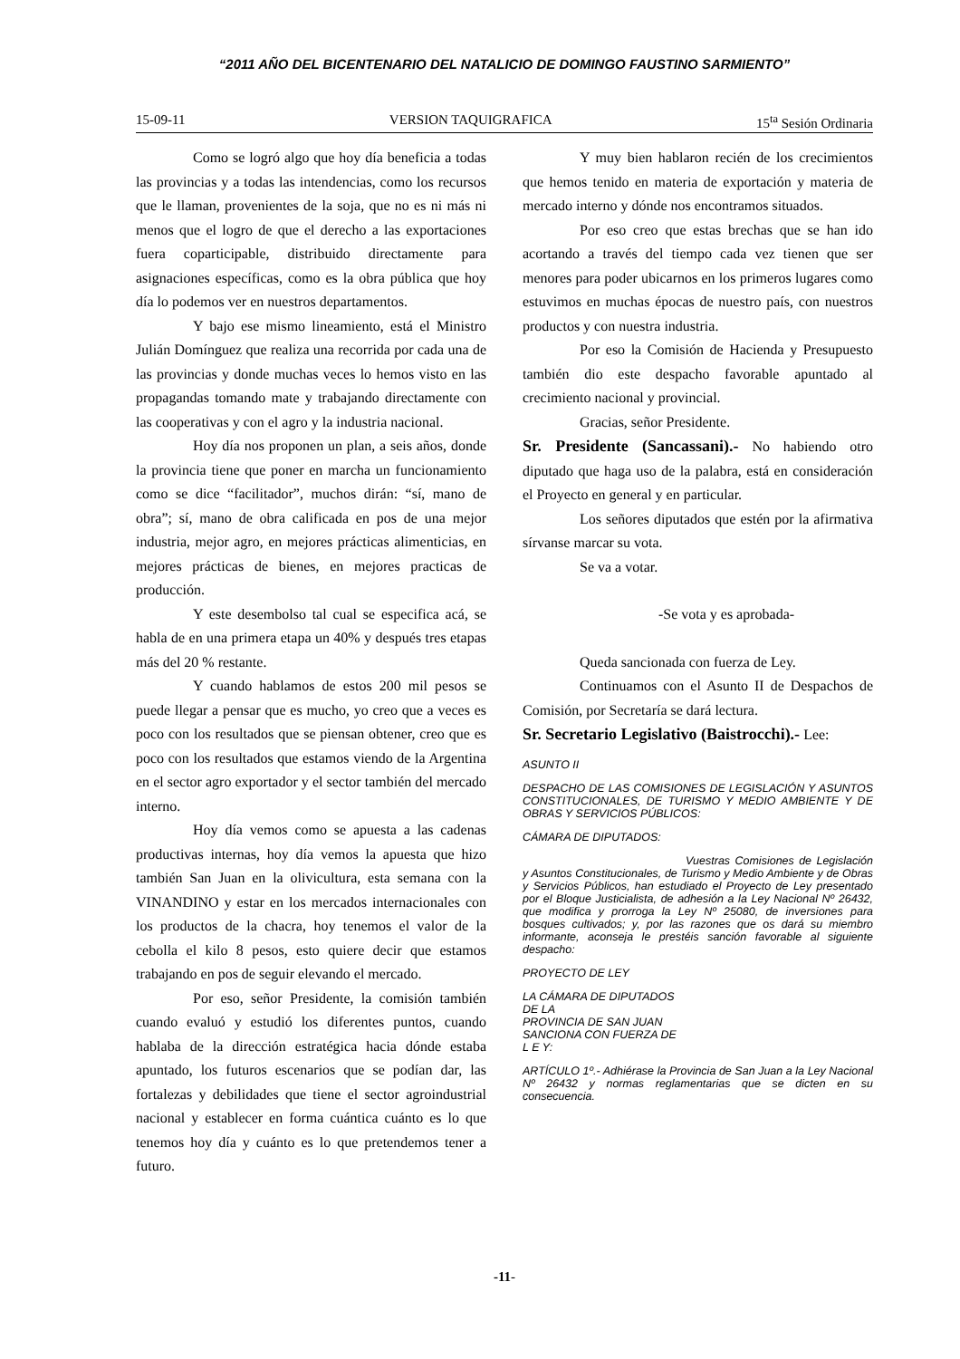“2011 AÑO DEL BICENTENARIO DEL NATALICIO DE DOMINGO FAUSTINO SARMIENTO”
15-09-11 VERSION TAQUIGRAFICA 15<sup>ta</sup> Sesión Ordinaria
Como se logró algo que hoy día beneficia a todas las provincias y a todas las intendencias, como los recursos que le llaman, provenientes de la soja, que no es ni más ni menos que el logro de que el derecho a las exportaciones fuera coparticipable, distribuido directamente para asignaciones específicas, como es la obra pública que hoy día lo podemos ver en nuestros departamentos.
Y bajo ese mismo lineamiento, está el Ministro Julián Domínguez que realiza una recorrida por cada una de las provincias y donde muchas veces lo hemos visto en las propagandas tomando mate y trabajando directamente con las cooperativas y con el agro y la industria nacional.
Hoy día nos proponen un plan, a seis años, donde la provincia tiene que poner en marcha un funcionamiento como se dice “facilitador”, muchos dirán: “sí, mano de obra”; sí, mano de obra calificada en pos de una mejor industria, mejor agro, en mejores prácticas alimenticias, en mejores prácticas de bienes, en mejores practicas de producción.
Y este desembolso tal cual se especifica acá, se habla de en una primera etapa un 40% y después tres etapas más del 20 % restante.
Y cuando hablamos de estos 200 mil pesos se puede llegar a pensar que es mucho, yo creo que a veces es poco con los resultados que se piensan obtener, creo que es poco con los resultados que estamos viendo de la Argentina en el sector agro exportador y el sector también del mercado interno.
Hoy día vemos como se apuesta a las cadenas productivas internas, hoy día vemos la apuesta que hizo también San Juan en la olivicultura, esta semana con la VINANDINO y estar en los mercados internacionales con los productos de la chacra, hoy tenemos el valor de la cebolla el kilo 8 pesos, esto quiere decir que estamos trabajando en pos de seguir elevando el mercado.
Por eso, señor Presidente, la comisión también cuando evaluó y estudió los diferentes puntos, cuando hablaba de la dirección estratégica hacia dónde estaba apuntado, los futuros escenarios que se podían dar, las fortalezas y debilidades que tiene el sector agroindustrial nacional y establecer en forma cuántica cuánto es lo que tenemos hoy día y cuánto es lo que pretendemos tener a futuro.
Y muy bien hablaron recién de los crecimientos que hemos tenido en materia de exportación y materia de mercado interno y dónde nos encontramos situados.
Por eso creo que estas brechas que se han ido acortando a través del tiempo cada vez tienen que ser menores para poder ubicarnos en los primeros lugares como estuvimos en muchas épocas de nuestro país, con nuestros productos y con nuestra industria.
Por eso la Comisión de Hacienda y Presupuesto también dio este despacho favorable apuntado al crecimiento nacional y provincial.
Gracias, señor Presidente.
Sr. Presidente (Sancassani).- No habiendo otro diputado que haga uso de la palabra, está en consideración el Proyecto en general y en particular.
Los señores diputados que estén por la afirmativa sírvanse marcar su vota.
Se va a votar.
-Se vota y es aprobada-
Queda sancionada con fuerza de Ley.
Continuamos con el Asunto II de Despachos de Comisión, por Secretaría se dará lectura.
Sr. Secretario Legislativo (Baistrocchi).- Lee:
ASUNTO II
DESPACHO DE LAS COMISIONES DE LEGISLACIÓN Y ASUNTOS CONSTITUCIONALES, DE TURISMO Y MEDIO AMBIENTE Y DE OBRAS Y SERVICIOS PÚBLICOS:
CÁMARA DE DIPUTADOS:
Vuestras Comisiones de Legislación y Asuntos Constitucionales, de Turismo y Medio Ambiente y de Obras y Servicios Públicos, han estudiado el Proyecto de Ley presentado por el Bloque Justicialista, de adhesión a la Ley Nacional Nº 26432, que modifica y prorroga la Ley Nº 25080, de inversiones para bosques cultivados; y, por las razones que os dará su miembro informante, aconseja le prestéis sanción favorable al siguiente despacho:
PROYECTO DE LEY
LA CÁMARA DE DIPUTADOS
DE LA
PROVINCIA DE SAN JUAN
SANCIONA CON FUERZA DE
L E Y:
ARTÍCULO 1º.- Adhiérase la Provincia de San Juan a la Ley Nacional Nº 26432 y normas reglamentarias que se dicten en su consecuencia.
-11-